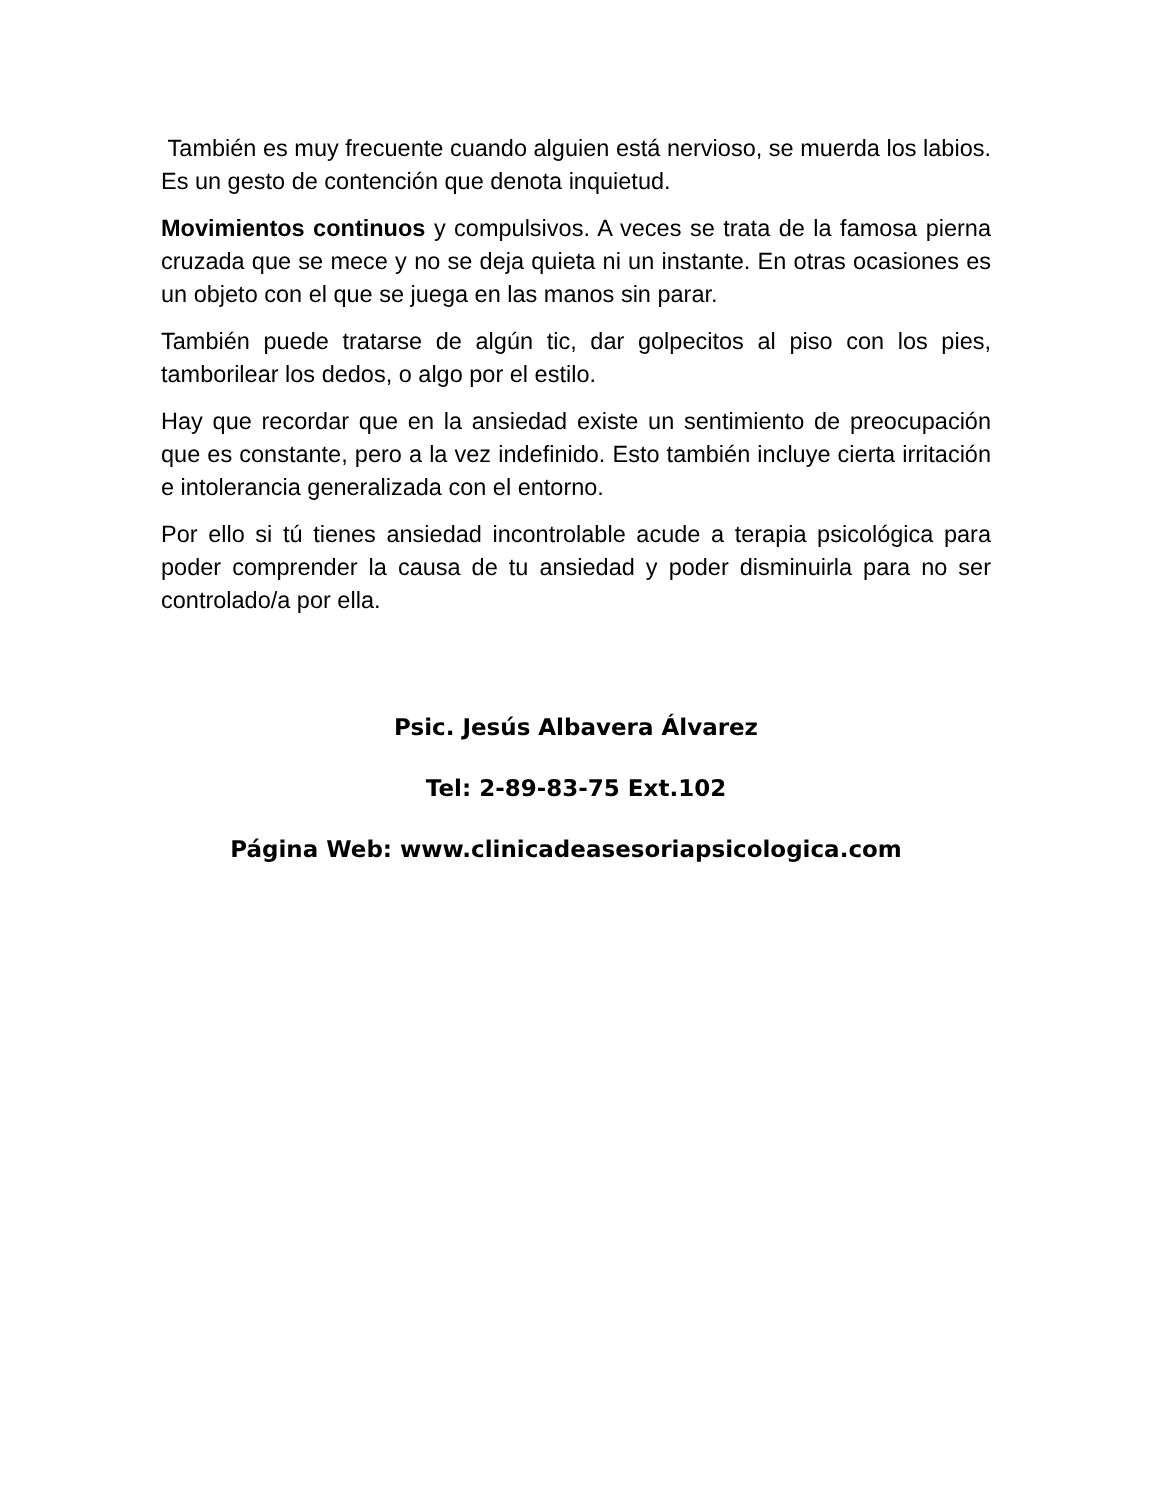También es muy frecuente cuando alguien está nervioso, se muerda los labios. Es un gesto de contención que denota inquietud.
Movimientos continuos y compulsivos. A veces se trata de la famosa pierna cruzada que se mece y no se deja quieta ni un instante. En otras ocasiones es un objeto con el que se juega en las manos sin parar.
También puede tratarse de algún tic, dar golpecitos al piso con los pies, tamborilear los dedos, o algo por el estilo.
Hay que recordar que en la ansiedad existe un sentimiento de preocupación que es constante, pero a la vez indefinido. Esto también incluye cierta irritación e intolerancia generalizada con el entorno.
Por ello si tú tienes ansiedad incontrolable acude a terapia psicológica para poder comprender la causa de tu ansiedad y poder disminuirla para no ser controlado/a por ella.
Psic. Jesús Albavera Álvarez
Tel: 2-89-83-75 Ext.102
Página Web: www.clinicadeasesoriapsicologica.com